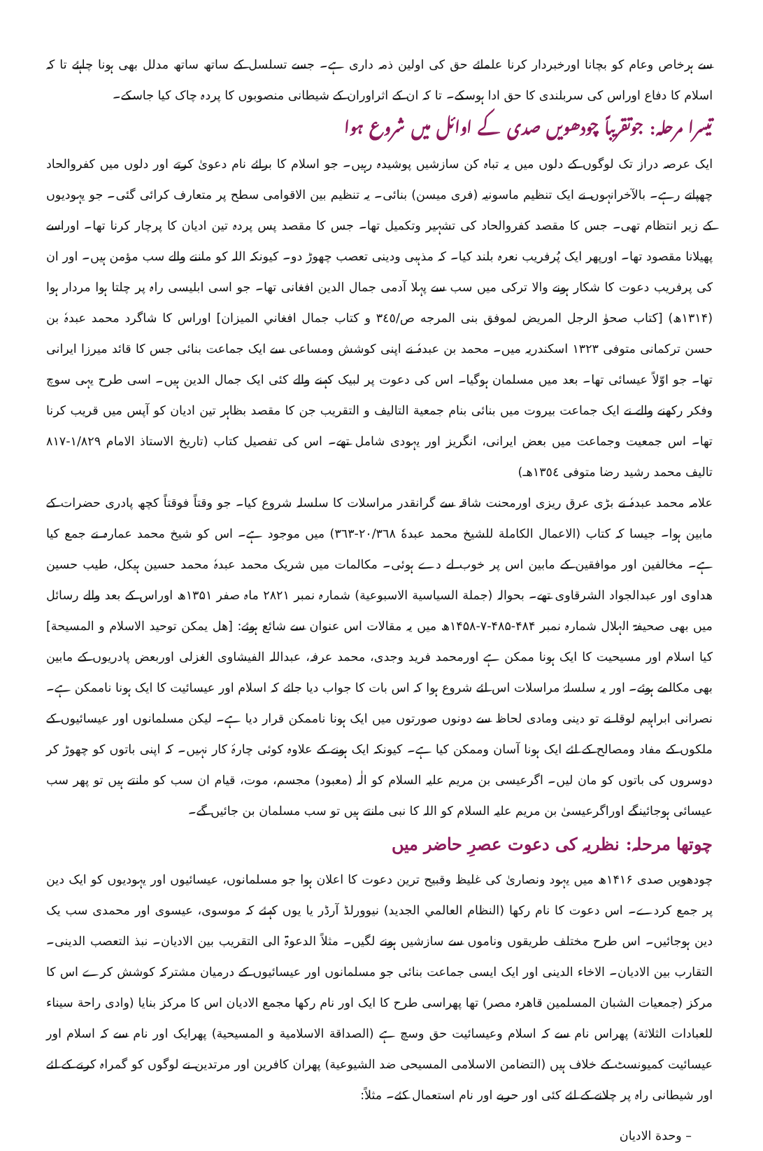سے ہرخاص وعام کو بچانا اورخبردار کرنا علمائے حق کی اولین ذمہ داری ہے۔ جسے تسلسل کے ساتھ ساتھ مدلل بھی ہونا چاہئے تا کہ اسلام کا دفاع اوراس کی سربلندی کا حق ادا ہوسکے۔ تا کہ ان کے اثراوران کے شیطانی منصوبوں کا پردہ چاک کیا جاسکے۔
تیسرا مرحلہ: جوتقریباً چودھویں صدی کے اوائل میں شروع ہوا
ایک عرصہ دراز تک لوگوں کے دلوں میں یہ تباہ کن سازشیں پوشیدہ رہیں۔ جو اسلام کا برائے نام دعویٰ کرتے اور دلوں میں کفروالحاد چھپاتے رہے۔ بالآخرانہوں نے ایک تنظیم ماسونیہ (فری میسن) بنائی۔ یہ تنظیم بین الاقوامی سطح پر متعارف کرائی گئی۔ جو یہودیوں کے زیر انتظام تھی۔ جس کا مقصد کفروالحاد کی تشہیر وتکمیل تھا۔ جس کا مقصد پس پردہ تین ادیان کا پرچار کرنا تھا۔ اوراسے پھیلانا مقصود تھا۔ اورپھر ایک پُرفریب نعرہ بلند کیا۔ کہ مذہبی ودینی تعصب چھوڑ دو۔ کیونکہ اللہ کو ماننے والے سب مؤمن ہیں۔ اور ان کی پرفریب دعوت کا شکار ہونے والا ترکی میں سب سے پہلا آدمی جمال الدین افغانی تھا۔ جو اسی ابلیسی راہ پر چلتا ہوا مردار ہوا (۱۳۱۴ھ) [کتاب صحوٰ الرجل المريض لموفق بنى المرجه ص/٣٤٥ و كتاب جمال افغاني الميزان] اوراس کا شاگرد محمد عبدہٗ بن حسن ترکمانی متوفی ۱۳۲۳ اسکندریہ میں۔ محمد بن عبدہٗ نے اپنی کوشش ومساعی سے ایک جماعت بنائی جس کا قائد میرزا ایرانی تھا۔ جو اوّلاً عیسائی تھا۔ بعد میں مسلمان ہوگیا۔ اس کی دعوت پر لبیک کہنے والے کئی ایک جمال الدین ہیں۔ اسی طرح یہی سوچ وفکر رکھنے والے نے ایک جماعت بیروت میں بنائی بنام جمعية التاليف و التقريب جن کا مقصد بظاہر تین ادیان کو آپس میں قریب کرنا تھا۔ اس جمعیت وجماعت میں بعض ایرانی، انگریز اور یہودی شامل تھے۔ اس کی تفصیل کتاب (تاريخ الاستاذ الامام ١/٨٢٩-٨١٧ تاليف محمد رشيد رضا متوفى ١٣٥٤هـ)
علامہ محمد عبدہٗ نے بڑی عرق ریزی اورمحنت شاقہ سے گرانقدر مراسلات کا سلسلہ شروع کیا۔ جو وقتاً فوقتاً کچھ پادری حضرات کے مابین ہوا۔ جیسا کہ کتاب (الاعمال الكاملة للشيخ محمد عبدهٗ ٢٠/٣٦٨-٣٦٣) میں موجود ہے۔ اس کو شیخ محمد عمارہ نے جمع کیا ہے۔ مخالفین اور موافقین کے مابین اس پر خوب لے دے ہوئی۔ مکالمات میں شریک محمد عبدہٗ محمد حسین ہیکل، طیب حسین ھداوی اور عبدالجواد الشرقاوی تھے۔ بحوالہ (جملة السياسية الاسبوعية) شمارہ نمبر ۲۸۲۱ ماہ صفر ۱۳۵۱ھ اوراس کے بعد والے رسائل میں بھی صحیفۃ الہلال شمارہ نمبر ۴۸۴-۴۸۵-۷-۱۴۵۸ھ میں یہ مقالات اس عنوان سے شائع ہوئے: [هل يمكن توحيد الاسلام و المسيحة] کیا اسلام اور مسیحیت کا ایک ہونا ممکن ہے اورمحمد فرید وجدی، محمد عرفہ، عبداللہ الفیشاوی الغزلی اوربعض پادریوں کے مابین بھی مکالمے ہوئے۔ اور یہ سلسلۂ مراسلات اس لئے شروع ہوا کہ اس بات کا جواب دیا جائے کہ اسلام اور عیسائیت کا ایک ہونا ناممکن ہے۔ نصرانی ابراہیم لوقا نے تو دینی ومادی لحاظ سے دونوں صورتوں میں ایک ہونا ناممکن قرار دیا ہے۔ لیکن مسلمانوں اور عیسائیوں کے ملکوں کے مفاد ومصالح کے لئے ایک ہونا آسان وممکن کیا ہے۔ کیونکہ ایک ہونے کے علاوہ کوئی چارۂ کار نہیں۔ کہ اپنی باتوں کو چھوڑ کر دوسروں کی باتوں کو مان لیں۔ اگرعیسی بن مریم علیہ السلام کو الٰہ (معبود) مجسم، موت، قیام ان سب کو مانتے ہیں تو پھر سب عیسائی ہوجائینگے اوراگرعیسیٰ بن مریم علیہ السلام کو اللہ کا نبی مانتے ہیں تو سب مسلمان بن جائیں گے۔
چوتھا مرحلہ: نظریہ کی دعوت عصرِ حاضر میں
چودھویں صدی ۱۴۱۶ھ میں یہود ونصاریٰ کی غلیظ وقبیح ترین دعوت کا اعلان ہوا جو مسلمانوں، عیسائیوں اور یہودیوں کو ایک دین پر جمع کردے۔ اس دعوت کا نام رکھا (النظام العالمي الجديد) نیوورلڈ آرڈر یا یوں کہئے کہ موسوی، عیسوی اور محمدی سب یک دین ہوجائیں۔ اس طرح مختلف طریقوں وناموں سے سازشیں ہونے لگیں۔ مثلاً الدعوۃ الی التقریب بین الادیان۔ نبذ التعصب الدینی۔ التقارب بین الادیان۔ الاخاء الدینی اور ایک ایسی جماعت بنائی جو مسلمانوں اور عیسائیوں کے درمیان مشترکہ کوشش کرے اس کا مرکز (جمعیات الشبان المسلمین قاھرہ مصر) تھا پھراسی طرح کا ایک اور نام رکھا مجمع الادیان اس کا مرکز بنایا (وادى راحة سيناء للعبادات الثلاثة) پھراس نام سے کہ اسلام وعیسائیت حق وسچ ہے (الصداقة الاسلامية و المسيحية) پھرایک اور نام سے کہ اسلام اور عیسائیت کمیونسٹ کے خلاف ہیں (التضامن الاسلامى المسيحى ضد الشيوعية) پھران کافرین اور مرتدین نے لوگوں کو گمراہ کرنے کے لئے اور شیطانی راہ پر چلانے کے لئے کئی اور حربے اور نام استعمال کئے۔ مثلاً:
– وحدة الاديان